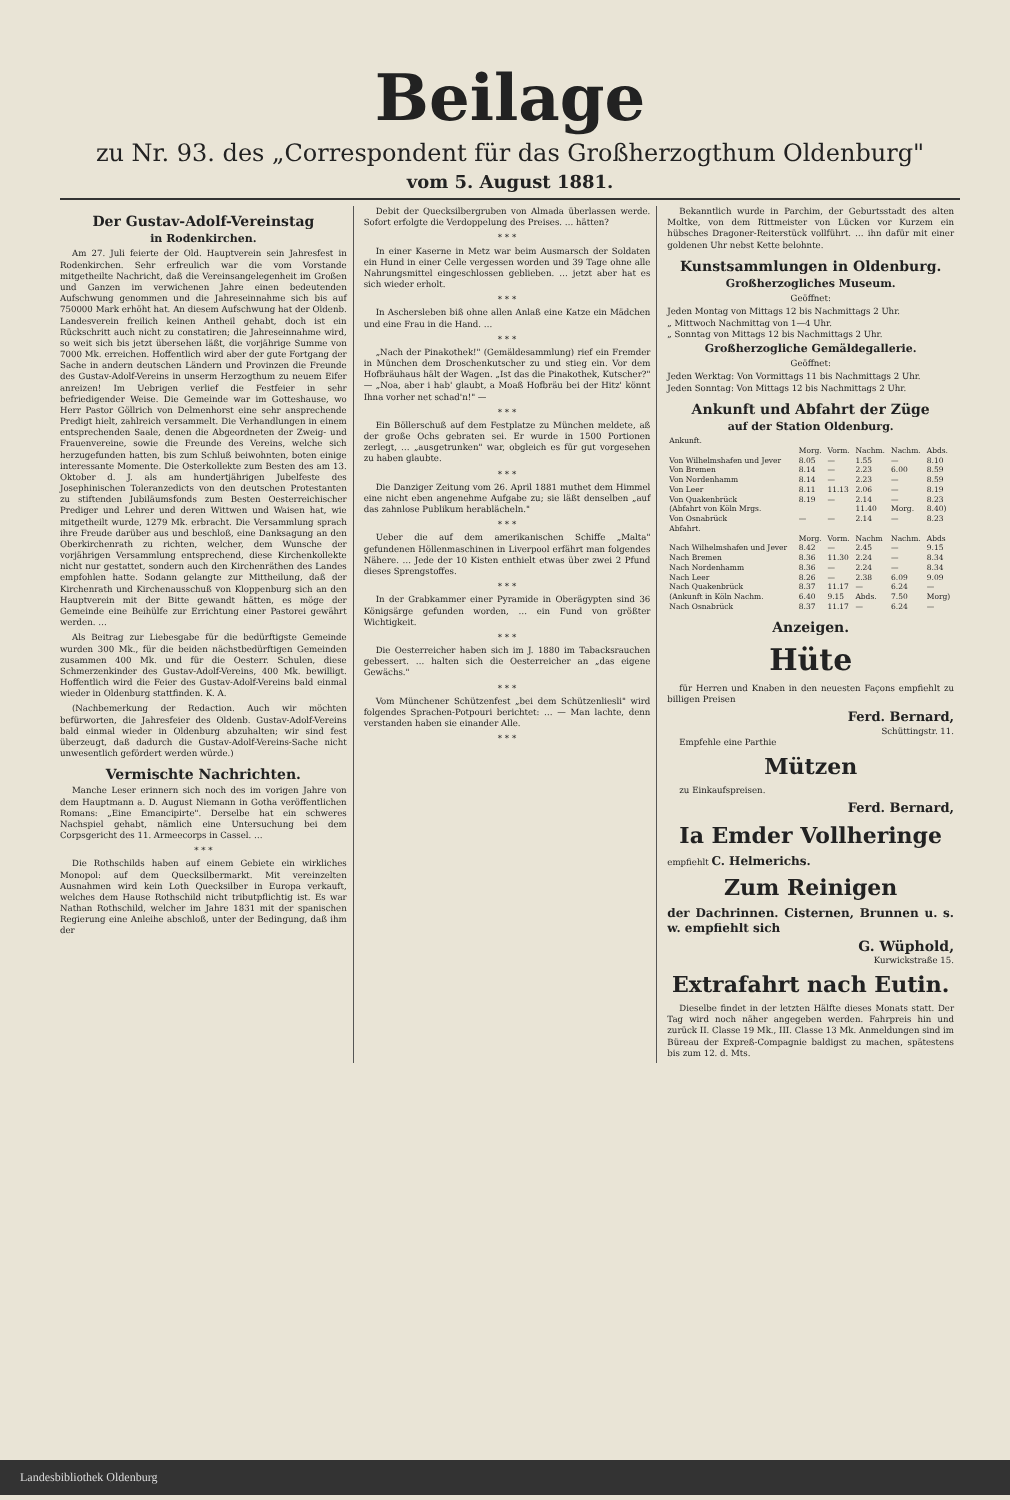Beilage
zu Nr. 93. des „Correspondent für das Großherzogthum Oldenburg"
vom 5. August 1881.
Der Gustav-Adolf-Vereinstag
in Rodenkirchen.
Am 27. Juli feierte der Old. Hauptverein sein Jahresfest in Rodenkirchen. Sehr erfreulich war die vom Vorstande mitgetheilte Nachricht, daß die Vereinsangelegenheit im Großen und Ganzen im verwichenen Jahre einen bedeutenden Aufschwung genommen und die Jahreseinnahme sich bis auf 750000 Mark erhöht hat. An diesem Aufschwung hat der Oldenb. Landesverein freilich keinen Antheil gehabt, doch ist ein Rückschritt auch nicht zu constatiren; die Jahreseinnahme wird, so weit sich bis jetzt übersehen läßt, die vorjährige Summe von 7000 Mk. erreichen. Hoffentlich wird aber der gute Fortgang der Sache in andern deutschen Ländern und Provinzen die Freunde des Gustav-Adolf-Vereins in unserm Herzogthum zu neuem Eifer anreizen! Im Uebrigen verlief die Festfeier in sehr befriedigender Weise. Die Gemeinde war im Gotteshause, wo Herr Pastor Göllrich von Delmenhorst eine sehr ansprechende Predigt hielt, zahlreich versammelt. Die Verhandlungen in einem entsprechenden Saale, denen die Abgeordneten der Zweig- und Frauenvereine, sowie die Freunde des Vereins, welche sich herzugefunden hatten, bis zum Schluß beiwohnten, boten einige interessante Momente. Die Osterkollekte zum Besten des am 13. Oktober d. J. als am hundertjährigen Jubelfeste des Josephinischen Toleranzedicts von den deutschen Protestanten zu stiftenden Jubiläumsfonds zum Besten Oesterreichischer Prediger und Lehrer und deren Wittwen und Waisen hat, wie mitgetheilt wurde, 1279 Mk. erbracht. Die Versammlung sprach ihre Freude darüber aus und beschloß, eine Danksagung an den Oberkirchenrath zu richten, welcher, dem Wunsche der vorjährigen Versammlung entsprechend, diese Kirchenkollekte nicht nur gestattet, sondern auch den Kirchenräthen des Landes empfohlen hatte. Sodann gelangte zur Mittheilung, daß der Kirchenrath und Kirchenausschuß von Kloppenburg sich an den Hauptverein mit der Bitte gewandt hätten, es möge der Gemeinde eine Beihülfe zur Errichtung einer Pastorei gewährt werden. …
Als Beitrag zur Liebesgabe für die bedürftigste Gemeinde wurden 300 Mk., für die beiden nächstbedürftigen Gemeinden zusammen 400 Mk. und für die Oesterr. Schulen, diese Schmerzenkinder des Gustav-Adolf-Vereins, 400 Mk. bewilligt. Hoffentlich wird die Feier des Gustav-Adolf-Vereins bald einmal wieder in Oldenburg stattfinden. K. A.
(Nachbemerkung der Redaction. Auch wir möchten befürworten, die Jahresfeier des Oldenb. Gustav-Adolf-Vereins bald einmal wieder in Oldenburg abzuhalten; wir sind fest überzeugt, daß dadurch die Gustav-Adolf-Vereins-Sache nicht unwesentlich gefördert werden würde.)
Vermischte Nachrichten.
Manche Leser erinnern sich noch des im vorigen Jahre von dem Hauptmann a. D. August Niemann in Gotha veröffentlichen Romans: „Eine Emancipirte". Derselbe hat ein schweres Nachspiel gehabt, nämlich eine Untersuchung bei dem Corpsgericht des 11. Armeecorps in Cassel. …
* * *
Die Rothschilds haben auf einem Gebiete ein wirkliches Monopol: auf dem Quecksilbermarkt. Mit vereinzelten Ausnahmen wird kein Loth Quecksilber in Europa verkauft, welches dem Hause Rothschild nicht tributpflichtig ist. Es war Nathan Rothschild, welcher im Jahre 1831 mit der spanischen Regierung eine Anleihe abschloß, unter der Bedingung, daß ihm der
Debit der Quecksilbergruben von Almada überlassen werde. Sofort erfolgte die Verdoppelung des Preises. … hätten?
* * *
In einer Kaserne in Metz war beim Ausmarsch der Soldaten ein Hund in einer Celle vergessen worden und 39 Tage ohne alle Nahrungsmittel eingeschlossen geblieben. … jetzt aber hat es sich wieder erholt.
* * *
In Aschersleben biß ohne allen Anlaß eine Katze ein Mädchen und eine Frau in die Hand. …
* * *
„Nach der Pinakothek!" (Gemäldesammlung) rief ein Fremder in München dem Droschenkutscher zu und stieg ein. Vor dem Hofbräuhaus hält der Wagen. „Ist das die Pinakothek, Kutscher?" — „Noa, aber i hab' glaubt, a Moaß Hofbräu bei der Hitz' könnt Ihna vorher net schad'n!" —
* * *
Ein Böllerschuß auf dem Festplatze zu München meldete, aß der große Ochs gebraten sei. Er wurde in 1500 Portionen zerlegt, … „ausgetrunken" war, obgleich es für gut vorgesehen zu haben glaubte.
* * *
Die Danziger Zeitung vom 26. April 1881 muthet dem Himmel eine nicht eben angenehme Aufgabe zu; sie läßt denselben „auf das zahnlose Publikum herablächeln."
* * *
Ueber die auf dem amerikanischen Schiffe „Malta" gefundenen Höllenmaschinen in Liverpool erfährt man folgendes Nähere. … Jede der 10 Kisten enthielt etwas über zwei 2 Pfund dieses Sprengstoffes.
* * *
In der Grabkammer einer Pyramide in Oberägypten sind 36 Königsärge gefunden worden, … ein Fund von größter Wichtigkeit.
* * *
Die Oesterreicher haben sich im J. 1880 im Tabacksrauchen gebessert. … halten sich die Oesterreicher an „das eigene Gewächs."
* * *
Vom Münchener Schützenfest „bei dem Schützenliesli" wird folgendes Sprachen-Potpouri berichtet: … — Man lachte, denn verstanden haben sie einander Alle.
* * *
Bekanntlich wurde in Parchim, der Geburtsstadt des alten Moltke, von dem Rittmeister von Lücken vor Kurzem ein hübsches Dragoner-Reiterstück vollführt. … ihn dafür mit einer goldenen Uhr nebst Kette belohnte.
Kunstsammlungen in Oldenburg.
Großherzogliches Museum.
Geöffnet:
Jeden Montag von Mittags 12 bis Nachmittags 2 Uhr.
„ Mittwoch Nachmittag von 1—4 Uhr.
„ Sonntag von Mittags 12 bis Nachmittags 2 Uhr.
Großherzogliche Gemäldegallerie.
Geöffnet:
Jeden Werktag: Von Vormittags 11 bis Nachmittags 2 Uhr.
Jeden Sonntag: Von Mittags 12 bis Nachmittags 2 Uhr.
Ankunft und Abfahrt der Züge
auf der Station Oldenburg.
| Ankunft. | | | | | |
| --- | --- | --- | --- | --- | --- |
| | Morg. | Vorm. | Nachm. | Nachm. | Abds. |
| Von Wilhelmshafen und Jever | 8.05 | — | 1.55 | — | 8.10 |
| Von Bremen | 8.14 | — | 2.23 | 6.00 | 8.59 |
| Von Nordenhamm | 8.14 | — | 2.23 | — | 8.59 |
| Von Leer | 8.11 | 11.13 | 2.06 | — | 8.19 |
| Von Quakenbrück | 8.19 | — | 2.14 | — | 8.23 |
| (Abfahrt von Köln Mrgs. | | | 11.40 | Morg. | 8.40) |
| Von Osnabrück | — | — | 2.14 | — | 8.23 |
| Abfahrt. | | | | | |
| | Morg. | Vorm. | Nachm | Nachm. | Abds |
| Nach Wilhelmshafen und Jever | 8.42 | — | 2.45 | — | 9.15 |
| Nach Bremen | 8.36 | 11.30 | 2.24 | — | 8.34 |
| Nach Nordenhamm | 8.36 | — | 2.24 | — | 8.34 |
| Nach Leer | 8.26 | — | 2.38 | 6.09 | 9.09 |
| Nach Quakenbrück | 8.37 | 11.17 | — | 6.24 | — |
| (Ankunft in Köln Nachm. | 6.40 | 9.15 | Abds. | 7.50 | Morg) |
| Nach Osnabrück | 8.37 | 11.17 | — | 6.24 | — |
Anzeigen.
Hüte
für Herren und Knaben in den neuesten Façons empfiehlt zu billigen Preisen
Ferd. Bernard,
Schüttingstr. 11.
Empfehle eine Parthie
Mützen
zu Einkaufspreisen.
Ferd. Bernard,
Ia Emder Vollheringe
empfiehlt C. Helmerichs.
Zum Reinigen
der Dachrinnen. Cisternen, Brunnen u. s. w. empfiehlt sich
G. Wüphold,
Kurwickstraße 15.
Extrafahrt nach Eutin.
Dieselbe findet in der letzten Hälfte dieses Monats statt. Der Tag wird noch näher angegeben werden. Fahrpreis hin und zurück II. Classe 19 Mk., III. Classe 13 Mk. Anmeldungen sind im Büreau der Expreß-Compagnie baldigst zu machen, spätestens bis zum 12. d. Mts.
Landesbibliothek Oldenburg